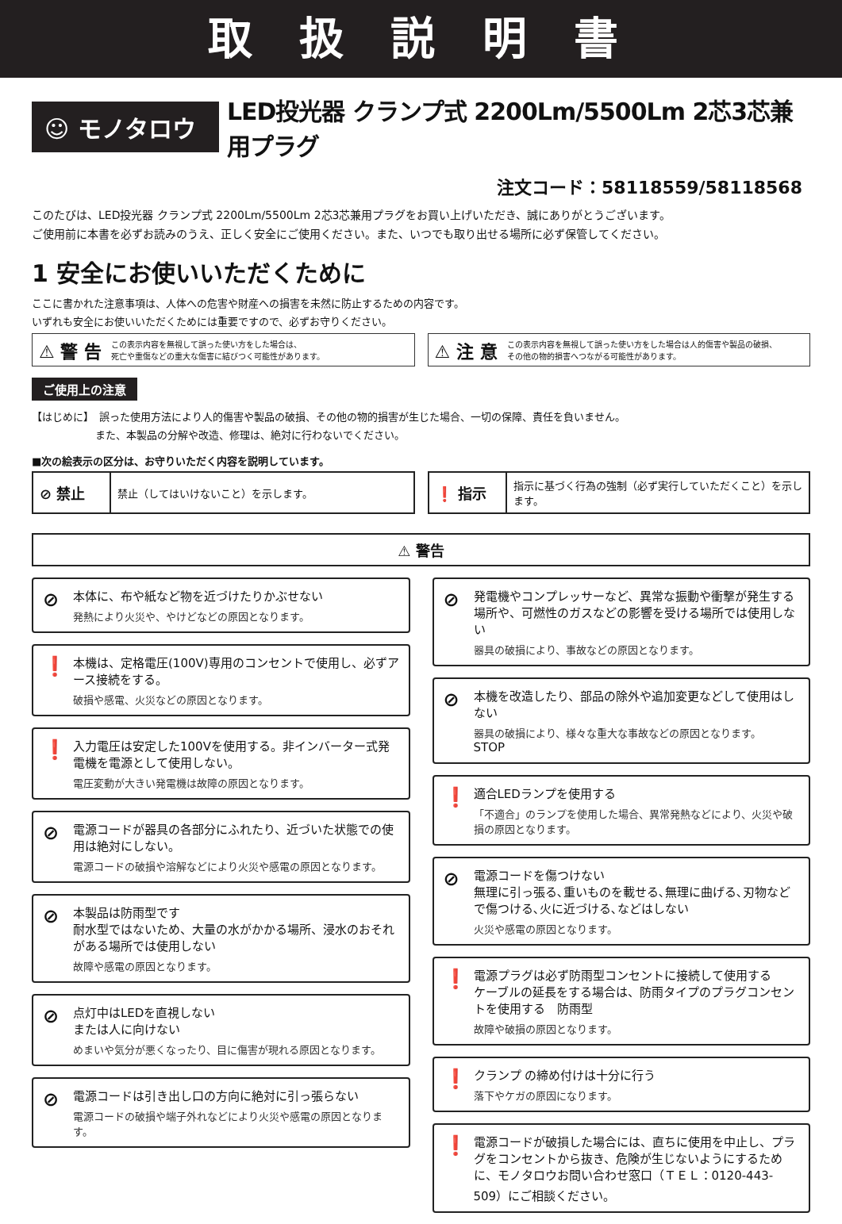取 扱 説 明 書
☺ モノタロウ
LED投光器 クランプ式 2200Lm/5500Lm 2芯3芯兼用プラグ
注文コード：58118559/58118568
このたびは、LED投光器 クランプ式 2200Lm/5500Lm 2芯3芯兼用プラグをお買い上げいただき、誠にありがとうございます。
ご使用前に本書を必ずお読みのうえ、正しく安全にご使用ください。また、いつでも取り出せる場所に必ず保管してください。
1 安全にお使いいただくために
ここに書かれた注意事項は、人体への危害や財産への損害を未然に防止するための内容です。
いずれも安全にお使いいただくためには重要ですので、必ずお守りください。
⚠ 警 告 この表示内容を無視して誤った使い方をした場合は、
死亡や重傷などの重大な傷害に結びつく可能性があります。
⚠ 注 意 この表示内容を無視して誤った使い方をした場合は人的傷害や製品の破損、
その他の物的損害へつながる可能性があります。
ご使用上の注意
【はじめに】　誤った使用方法により人的傷害や製品の破損、その他の物的損害が生じた場合、一切の保障、責任を負いません。
また、本製品の分解や改造、修理は、絶対に行わないでください。
■次の絵表示の区分は、お守りいただく内容を説明しています。
| ⊘ 禁止 | 禁止（してはいけないこと）を示します。 |
| ❗ 指示 | 指示に基づく行為の強制（必ず実行していただくこと）を示します。 |
⚠ 警告
⊘ 本体に、布や紙など物を近づけたりかぶせない
発熱により火災や、やけどなどの原因となります。
❗ 本機は、定格電圧(100V)専用のコンセントで使用し、必ずアース接続をする。
破損や感電、火災などの原因となります。
❗ 入力電圧は安定した100Vを使用する。非インバーター式発電機を電源として使用しない。
電圧変動が大きい発電機は故障の原因となります。
⊘ 電源コードが器具の各部分にふれたり、近づいた状態での使用は絶対にしない。
電源コードの破損や溶解などにより火災や感電の原因となります。
⊘ 本製品は防雨型です
耐水型ではないため、大量の水がかかる場所、浸水のおそれがある場所では使用しない
故障や感電の原因となります。
⊘ 点灯中はLEDを直視しない
または人に向けない
めまいや気分が悪くなったり、目に傷害が現れる原因となります。
⊘ 電源コードは引き出し口の方向に絶対に引っ張らない
電源コードの破損や端子外れなどにより火災や感電の原因となります。
⊘ 発電機やコンプレッサーなど、異常な振動や衝撃が発生する場所や、可燃性のガスなどの影響を受ける場所では使用しない
器具の破損により、事故などの原因となります。
⊘ 本機を改造したり、部品の除外や追加変更などして使用はしない
器具の破損により、様々な重大な事故などの原因となります。
STOP
❗ 適合LEDランプを使用する
「不適合」のランプを使用した場合、異常発熱などにより、火災や破損の原因となります。
⊘ 電源コードを傷つけない
無理に引っ張る､重いものを載せる､無理に曲げる､刃物などで傷つける､火に近づける､などはしない
火災や感電の原因となります。
❗ 電源プラグは必ず防雨型コンセントに接続して使用する
ケーブルの延長をする場合は、防雨タイプのプラグコンセントを使用する　防雨型
故障や破損の原因となります。
❗ クランプ の締め付けは十分に行う
落下やケガの原因になります。
❗ 電源コードが破損した場合には、直ちに使用を中止し、プラグをコンセントから抜き、危険が生じないようにするために、モノタロウお問い合わせ窓口（ＴＥＬ：0120-443-509）にご相談ください。